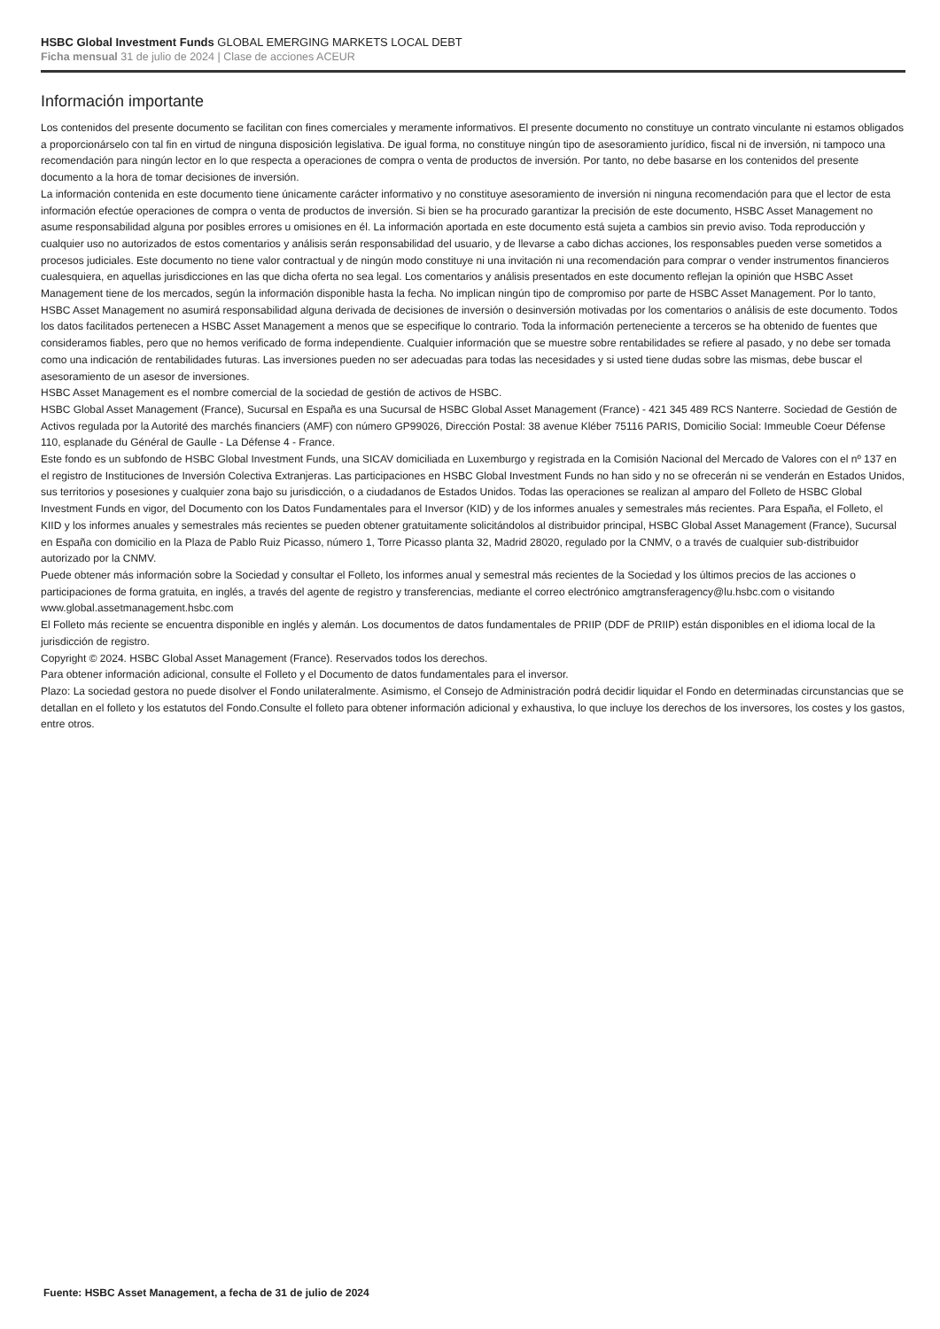HSBC Global Investment Funds GLOBAL EMERGING MARKETS LOCAL DEBT
Ficha mensual 31 de julio de 2024 | Clase de acciones ACEUR
Información importante
Los contenidos del presente documento se facilitan con fines comerciales y meramente informativos. El presente documento no constituye un contrato vinculante ni estamos obligados a proporcionárselo con tal fin en virtud de ninguna disposición legislativa. De igual forma, no constituye ningún tipo de asesoramiento jurídico, fiscal ni de inversión, ni tampoco una recomendación para ningún lector en lo que respecta a operaciones de compra o venta de productos de inversión. Por tanto, no debe basarse en los contenidos del presente documento a la hora de tomar decisiones de inversión.
La información contenida en este documento tiene únicamente carácter informativo y no constituye asesoramiento de inversión ni ninguna recomendación para que el lector de esta información efectúe operaciones de compra o venta de productos de inversión. Si bien se ha procurado garantizar la precisión de este documento, HSBC Asset Management no asume responsabilidad alguna por posibles errores u omisiones en él. La información aportada en este documento está sujeta a cambios sin previo aviso. Toda reproducción y cualquier uso no autorizados de estos comentarios y análisis serán responsabilidad del usuario, y de llevarse a cabo dichas acciones, los responsables pueden verse sometidos a procesos judiciales. Este documento no tiene valor contractual y de ningún modo constituye ni una invitación ni una recomendación para comprar o vender instrumentos financieros cualesquiera, en aquellas jurisdicciones en las que dicha oferta no sea legal. Los comentarios y análisis presentados en este documento reflejan la opinión que HSBC Asset Management tiene de los mercados, según la información disponible hasta la fecha. No implican ningún tipo de compromiso por parte de HSBC Asset Management. Por lo tanto, HSBC Asset Management no asumirá responsabilidad alguna derivada de decisiones de inversión o desinversión motivadas por los comentarios o análisis de este documento. Todos los datos facilitados pertenecen a HSBC Asset Management a menos que se especifique lo contrario. Toda la información perteneciente a terceros se ha obtenido de fuentes que consideramos fiables, pero que no hemos verificado de forma independiente. Cualquier información que se muestre sobre rentabilidades se refiere al pasado, y no debe ser tomada como una indicación de rentabilidades futuras. Las inversiones pueden no ser adecuadas para todas las necesidades y si usted tiene dudas sobre las mismas, debe buscar el asesoramiento de un asesor de inversiones.
HSBC Asset Management es el nombre comercial de la sociedad de gestión de activos de HSBC.
HSBC Global Asset Management (France), Sucursal en España es una Sucursal de HSBC Global Asset Management (France) - 421 345 489 RCS Nanterre. Sociedad de Gestión de Activos regulada por la Autorité des marchés financiers (AMF) con número GP99026, Dirección Postal: 38 avenue Kléber 75116 PARIS, Domicilio Social: Immeuble Coeur Défense 110, esplanade du Général de Gaulle - La Défense 4 - France.
Este fondo es un subfondo de HSBC Global Investment Funds, una SICAV domiciliada en Luxemburgo y registrada en la Comisión Nacional del Mercado de Valores con el nº 137 en el registro de Instituciones de Inversión Colectiva Extranjeras. Las participaciones en HSBC Global Investment Funds no han sido y no se ofrecerán ni se venderán en Estados Unidos, sus territorios y posesiones y cualquier zona bajo su jurisdicción, o a ciudadanos de Estados Unidos. Todas las operaciones se realizan al amparo del Folleto de HSBC Global Investment Funds en vigor, del Documento con los Datos Fundamentales para el Inversor (KID) y de los informes anuales y semestrales más recientes. Para España, el Folleto, el KIID y los informes anuales y semestrales más recientes se pueden obtener gratuitamente solicitándolos al distribuidor principal, HSBC Global Asset Management (France), Sucursal en España con domicilio en la Plaza de Pablo Ruiz Picasso, número 1, Torre Picasso planta 32, Madrid 28020, regulado por la CNMV, o a través de cualquier sub-distribuidor autorizado por la CNMV.
Puede obtener más información sobre la Sociedad y consultar el Folleto, los informes anual y semestral más recientes de la Sociedad y los últimos precios de las acciones o participaciones de forma gratuita, en inglés, a través del agente de registro y transferencias, mediante el correo electrónico amgtransferagency@lu.hsbc.com o visitando www.global.assetmanagement.hsbc.com
El Folleto más reciente se encuentra disponible en inglés y alemán. Los documentos de datos fundamentales de PRIIP (DDF de PRIIP) están disponibles en el idioma local de la jurisdicción de registro.
Copyright © 2024. HSBC Global Asset Management (France). Reservados todos los derechos.
Para obtener información adicional, consulte el Folleto y el Documento de datos fundamentales para el inversor.
Plazo: La sociedad gestora no puede disolver el Fondo unilateralmente. Asimismo, el Consejo de Administración podrá decidir liquidar el Fondo en determinadas circunstancias que se detallan en el folleto y los estatutos del Fondo.Consulte el folleto para obtener información adicional y exhaustiva, lo que incluye los derechos de los inversores, los costes y los gastos, entre otros.
Fuente: HSBC Asset Management, a fecha de 31 de julio de 2024